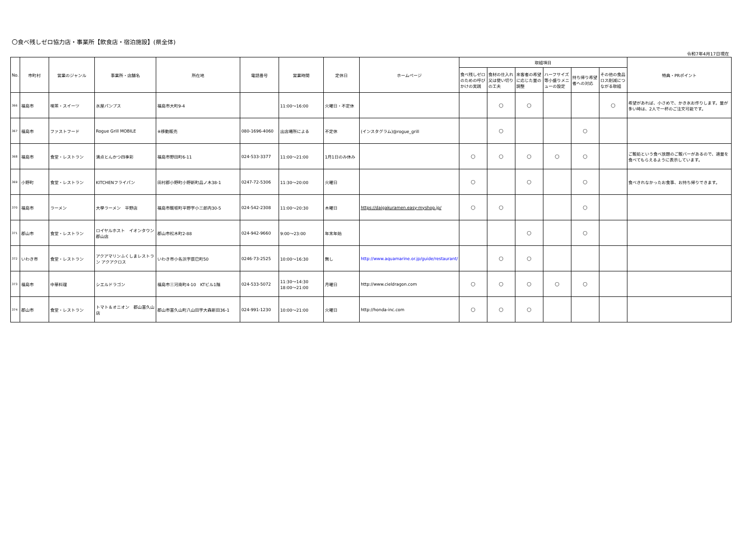〇食べ残しゼロ協力店・事業所【飲食店・宿泊施設】(県全体)
令和7年4月17日現在
| No. | 市町村 | 営業のジャンル | 事業所・店舗名 | 所在地 | 電話番号 | 営業時間 | 定休日 | ホームページ | 取組項目 | | | | | | 特典・PRポイント |
| --- | --- | --- | --- | --- | --- | --- | --- | --- | --- | --- | --- | --- | --- | --- | --- |
| | | | | | | | | | 食べ残しゼロのための呼びかけの実践 | 食材の仕入れ又は使い切りの工夫 | 来客者の希望に応じた量の調整 | ハーフサイズ等小盛りメニューの設定 | 持ち帰り希望者への対応 | その他の食品ロス削減につながる取組 | |
| 366 | 福島市 | 喫茶・スイーツ | 氷屋パンプス | 福島市大町9-4 | | 11:00～16:00 | 火曜日・不定休 | | | ○ | ○ | | | ○ | 希望があれば、小さめで、かき氷お作りします。量が多い時は、2人で一杯のご注文可能です。 |
| 367 | 福島市 | ファストフード | Rogue Grill MOBILE | ※移動販売 | 080-1696-4060 | 出店場所による | 不定休 | (インスタグラム)@rogue_grill | | ○ | | | ○ | | |
| 368 | 福島市 | 食堂・レストラン | 満点とんかつ四季彩 | 福島市野田町6-11 | 024-533-3377 | 11:00～21:00 | 1月1日のみ休み | | ○ | ○ | ○ | ○ | ○ | | ご飯処という食べ放題のご飯バーがあるので、適量を食べてもらえるように表示しています。 |
| 369 | 小野町 | 食堂・レストラン | KITCHENフライパン | 田村郡小野町小野新町品ノ木38-1 | 0247-72-5306 | 11:30～20:00 | 火曜日 | | ○ | | ○ | | ○ | | 食べきれなかったお食事、お持ち帰りできます。 |
| 370 | 福島市 | ラーメン | 大學ラーメン 平野店 | 福島市飯坂町平野字小三郎内30-5 | 024-542-2308 | 11:00～20:30 | 木曜日 | https://daigakuramen.easy-myshop.jp/ | ○ | ○ | | | ○ | | |
| 371 | 郡山市 | 食堂・レストラン | ロイヤルホスト イオンタウン郡山店 | 郡山市松木町2-88 | 024-942-9660 | 9:00～23:00 | 年末年始 | | | | ○ | | ○ | | |
| 372 | いわき市 | 食堂・レストラン | アクアマリンふくしまレストラン アクアクロス | いわき市小名浜字辰巳町50 | 0246-73-2525 | 10:00～16:30 | 無し | http://www.aquamarine.or.jp/guide/restaurant/ | | ○ | ○ | | | | |
| 373 | 福島市 | 中華料理 | シエルドラゴン | 福島市三河南町4-10 KTビル1階 | 024-533-5072 | 11:30～14:30 18:00～21:00 | 月曜日 | http://www.cieldragon.com | ○ | ○ | ○ | ○ | ○ | | |
| 374 | 郡山市 | 食堂・レストラン | トマト＆オニオン 郡山富久山店 | 郡山市富久山町八山田字大森新田36-1 | 024-991-1230 | 10:00～21:00 | 火曜日 | http://honda-inc.com | ○ | ○ | ○ | | | | |